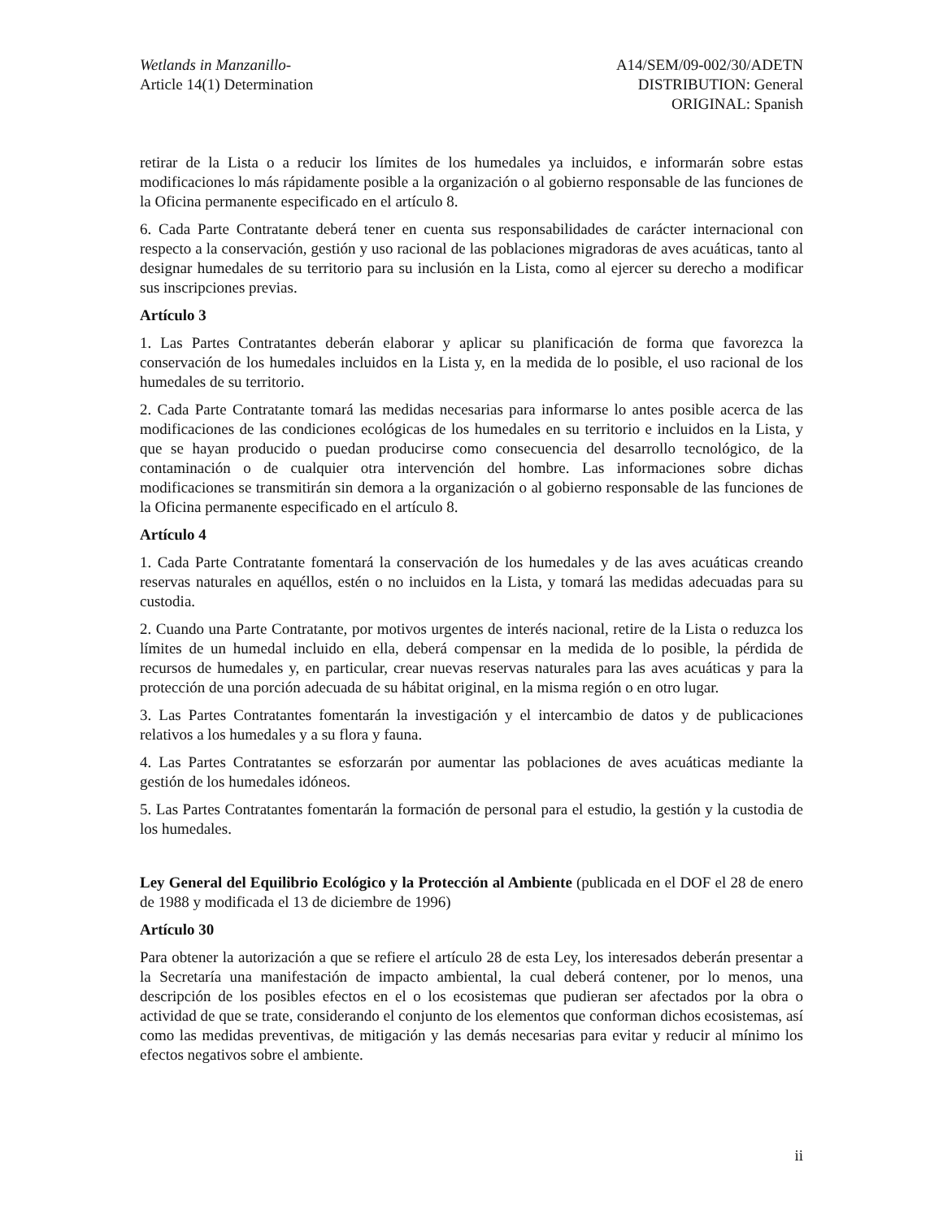Wetlands in Manzanillo-
Article 14(1) Determination
A14/SEM/09-002/30/ADETN
DISTRIBUTION: General
ORIGINAL: Spanish
retirar de la Lista o a reducir los límites de los humedales ya incluidos, e informarán sobre estas modificaciones lo más rápidamente posible a la organización o al gobierno responsable de las funciones de la Oficina permanente especificado en el artículo 8.
6. Cada Parte Contratante deberá tener en cuenta sus responsabilidades de carácter internacional con respecto a la conservación, gestión y uso racional de las poblaciones migradoras de aves acuáticas, tanto al designar humedales de su territorio para su inclusión en la Lista, como al ejercer su derecho a modificar sus inscripciones previas.
Artículo 3
1. Las Partes Contratantes deberán elaborar y aplicar su planificación de forma que favorezca la conservación de los humedales incluidos en la Lista y, en la medida de lo posible, el uso racional de los humedales de su territorio.
2. Cada Parte Contratante tomará las medidas necesarias para informarse lo antes posible acerca de las modificaciones de las condiciones ecológicas de los humedales en su territorio e incluidos en la Lista, y que se hayan producido o puedan producirse como consecuencia del desarrollo tecnológico, de la contaminación o de cualquier otra intervención del hombre. Las informaciones sobre dichas modificaciones se transmitirán sin demora a la organización o al gobierno responsable de las funciones de la Oficina permanente especificado en el artículo 8.
Artículo 4
1. Cada Parte Contratante fomentará la conservación de los humedales y de las aves acuáticas creando reservas naturales en aquéllos, estén o no incluidos en la Lista, y tomará las medidas adecuadas para su custodia.
2. Cuando una Parte Contratante, por motivos urgentes de interés nacional, retire de la Lista o reduzca los límites de un humedal incluido en ella, deberá compensar en la medida de lo posible, la pérdida de recursos de humedales y, en particular, crear nuevas reservas naturales para las aves acuáticas y para la protección de una porción adecuada de su hábitat original, en la misma región o en otro lugar.
3. Las Partes Contratantes fomentarán la investigación y el intercambio de datos y de publicaciones relativos a los humedales y a su flora y fauna.
4. Las Partes Contratantes se esforzarán por aumentar las poblaciones de aves acuáticas mediante la gestión de los humedales idóneos.
5. Las Partes Contratantes fomentarán la formación de personal para el estudio, la gestión y la custodia de los humedales.
Ley General del Equilibrio Ecológico y la Protección al Ambiente (publicada en el DOF el 28 de enero de 1988 y modificada el 13 de diciembre de 1996)
Artículo 30
Para obtener la autorización a que se refiere el artículo 28 de esta Ley, los interesados deberán presentar a la Secretaría una manifestación de impacto ambiental, la cual deberá contener, por lo menos, una descripción de los posibles efectos en el o los ecosistemas que pudieran ser afectados por la obra o actividad de que se trate, considerando el conjunto de los elementos que conforman dichos ecosistemas, así como las medidas preventivas, de mitigación y las demás necesarias para evitar y reducir al mínimo los efectos negativos sobre el ambiente.
ii